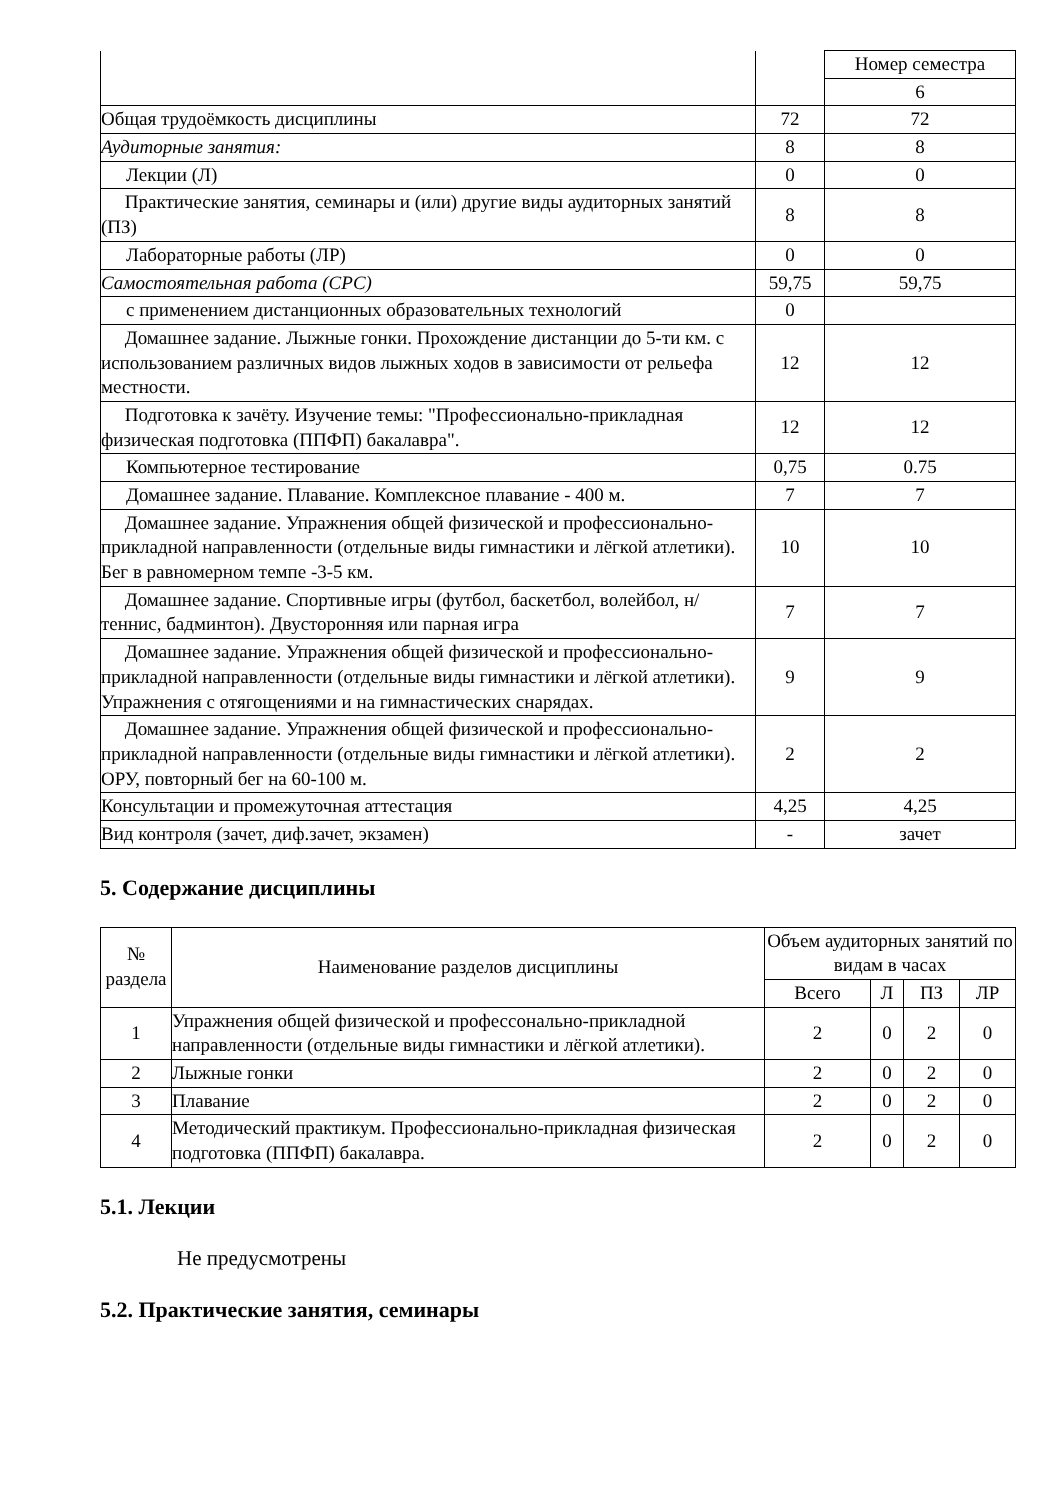| | | Номер семестра |
| | | 6 |
| Общая трудоёмкость дисциплины | 72 | 72 |
| Аудиторные занятия: | 8 | 8 |
| Лекции (Л) | 0 | 0 |
| Практические занятия, семинары и (или) другие виды аудиторных занятий (ПЗ) | 8 | 8 |
| Лабораторные работы (ЛР) | 0 | 0 |
| Самостоятельная работа (СРС) | 59,75 | 59,75 |
| с применением дистанционных образовательных технологий | 0 | |
| Домашнее задание. Лыжные гонки. Прохождение дистанции до 5-ти км. с использованием различных видов лыжных ходов в зависимости от рельефа местности. | 12 | 12 |
| Подготовка к зачёту. Изучение темы: "Профессионально-прикладная физическая подготовка (ППФП) бакалавра". | 12 | 12 |
| Компьютерное тестирование | 0,75 | 0.75 |
| Домашнее задание. Плавание. Комплексное плавание - 400 м. | 7 | 7 |
| Домашнее задание. Упражнения общей физической и профессионально-прикладной направленности (отдельные виды гимнастики и лёгкой атлетики). Бег в равномерном темпе -3-5 км. | 10 | 10 |
| Домашнее задание. Спортивные игры (футбол, баскетбол, волейбол, н/теннис, бадминтон). Двусторонняя или парная игра | 7 | 7 |
| Домашнее задание. Упражнения общей физической и профессионально-прикладной направленности (отдельные виды гимнастики и лёгкой атлетики). Упражнения с отягощениями и на гимнастических снарядах. | 9 | 9 |
| Домашнее задание. Упражнения общей физической и профессионально-прикладной направленности (отдельные виды гимнастики и лёгкой атлетики). ОРУ, повторный бег на 60-100 м. | 2 | 2 |
| Консультации и промежуточная аттестация | 4,25 | 4,25 |
| Вид контроля (зачет, диф.зачет, экзамен) | - | зачет |
5. Содержание дисциплины
| № раздела | Наименование разделов дисциплины | Объем аудиторных занятий по видам в часах | | | |
| --- | --- | --- | --- | --- | --- |
| | | Всего | Л | ПЗ | ЛР |
| 1 | Упражнения общей физической и профессонально-прикладной направленности (отдельные виды гимнастики и лёгкой атлетики). | 2 | 0 | 2 | 0 |
| 2 | Лыжные гонки | 2 | 0 | 2 | 0 |
| 3 | Плавание | 2 | 0 | 2 | 0 |
| 4 | Методический практикум. Профессионально-прикладная физическая подготовка (ППФП) бакалавра. | 2 | 0 | 2 | 0 |
5.1. Лекции
Не предусмотрены
5.2. Практические занятия, семинары